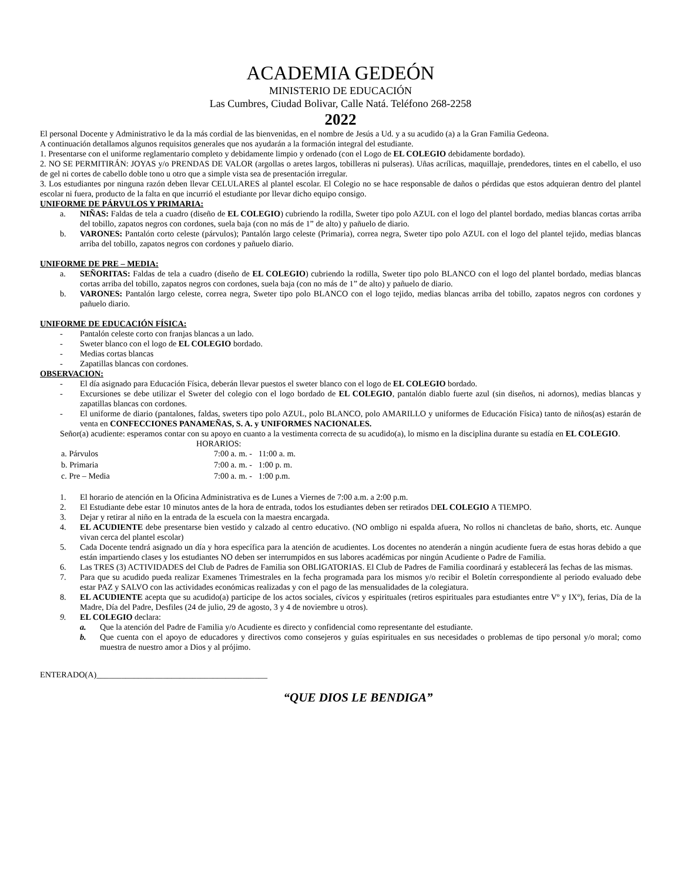ACADEMIA GEDEÓN
MINISTERIO DE EDUCACIÓN
Las Cumbres, Ciudad Bolivar, Calle Natá. Teléfono 268-2258
2022
El personal Docente y Administrativo le da la más cordial de las bienvenidas, en el nombre de Jesús a Ud. y a su acudido (a) a la Gran Familia Gedeona.
A continuación detallamos algunos requisitos generales que nos ayudarán a la formación integral del estudiante.
1. Presentarse con el uniforme reglamentario completo y debidamente limpio y ordenado (con el Logo de EL COLEGIO debidamente bordado).
2. NO SE PERMITIRÁN: JOYAS y/o PRENDAS DE VALOR (argollas o aretes largos, tobilleras ni pulseras). Uñas acrílicas, maquillaje, prendedores, tintes en el cabello, el uso de gel ni cortes de cabello doble tono u otro que a simple vista sea de presentación irregular.
3. Los estudiantes por ninguna razón deben llevar CELULARES al plantel escolar. El Colegio no se hace responsable de daños o pérdidas que estos adquieran dentro del plantel escolar ni fuera, producto de la falta en que incurrió el estudiante por llevar dicho equipo consigo.
UNIFORME DE PÁRVULOS Y PRIMARIA:
a. NIÑAS: Faldas de tela a cuadro (diseño de EL COLEGIO) cubriendo la rodilla, Sweter tipo polo AZUL con el logo del plantel bordado, medias blancas cortas arriba del tobillo, zapatos negros con cordones, suela baja (con no más de 1” de alto) y pañuelo de diario.
b. VARONES: Pantalón corto celeste (párvulos); Pantalón largo celeste (Primaria), correa negra, Sweter tipo polo AZUL con el logo del plantel tejido, medias blancas arriba del tobillo, zapatos negros con cordones y pañuelo diario.
UNIFORME DE PRE – MEDIA:
a. SEÑORITAS: Faldas de tela a cuadro (diseño de EL COLEGIO) cubriendo la rodilla, Sweter tipo polo BLANCO con el logo del plantel bordado, medias blancas cortas arriba del tobillo, zapatos negros con cordones, suela baja (con no más de 1” de alto) y pañuelo de diario.
b. VARONES: Pantalón largo celeste, correa negra, Sweter tipo polo BLANCO con el logo tejido, medias blancas arriba del tobillo, zapatos negros con cordones y pañuelo diario.
UNIFORME DE EDUCACIÓN FÍSICA:
- Pantalón celeste corto con franjas blancas a un lado.
- Sweter blanco con el logo de EL COLEGIO bordado.
- Medias cortas blancas
- Zapatillas blancas con cordones.
OBSERVACION:
- El día asignado para Educación Física, deberán llevar puestos el sweter blanco con el logo de EL COLEGIO bordado.
- Excursiones se debe utilizar el Sweter del colegio con el logo bordado de EL COLEGIO, pantalón diablo fuerte azul (sin diseños, ni adornos), medias blancas y zapatillas blancas con cordones.
- El uniforme de diario (pantalones, faldas, sweters tipo polo AZUL, polo BLANCO, polo AMARILLO y uniformes de Educación Física) tanto de niños(as) estarán de venta en CONFECCIONES PANAMEÑAS, S. A. y UNIFORMES NACIONALES.
Señor(a) acudiente: esperamos contar con su apoyo en cuanto a la vestimenta correcta de su acudido(a), lo mismo en la disciplina durante su estadía en EL COLEGIO.
HORARIOS:
| a. Párvulos | 7:00 a. m. - 11:00 a. m. |
| b. Primaria | 7:00 a. m. - 1:00 p. m. |
| c. Pre – Media | 7:00 a. m. - 1:00 p.m. |
1. El horario de atención en la Oficina Administrativa es de Lunes a Viernes de 7:00 a.m. a 2:00 p.m.
2. El Estudiante debe estar 10 minutos antes de la hora de entrada, todos los estudiantes deben ser retirados DEL COLEGIO A TIEMPO.
3. Dejar y retirar al niño en la entrada de la escuela con la maestra encargada.
4. EL ACUDIENTE debe presentarse bien vestido y calzado al centro educativo. (NO ombligo ni espalda afuera, No rollos ni chancletas de baño, shorts, etc. Aunque vivan cerca del plantel escolar)
5. Cada Docente tendrá asignado un día y hora específica para la atención de acudientes. Los docentes no atenderán a ningún acudiente fuera de estas horas debido a que están impartiendo clases y los estudiantes NO deben ser interrumpidos en sus labores académicas por ningún Acudiente o Padre de Familia.
6. Las TRES (3) ACTIVIDADES del Club de Padres de Familia son OBLIGATORIAS. El Club de Padres de Familia coordinará y establecerá las fechas de las mismas.
7. Para que su acudido pueda realizar Examenes Trimestrales en la fecha programada para los mismos y/o recibir el Boletín correspondiente al periodo evaluado debe estar PAZ y SALVO con las actividades económicas realizadas y con el pago de las mensualidades de la colegiatura.
8. EL ACUDIENTE acepta que su acudido(a) participe de los actos sociales, cívicos y espirituales (retiros espirituales para estudiantes entre Vº y IXº), ferias, Día de la Madre, Día del Padre, Desfiles (24 de julio, 29 de agosto, 3 y 4 de noviembre u otros).
9. EL COLEGIO declara:
a. Que la atención del Padre de Familia y/o Acudiente es directo y confidencial como representante del estudiante.
b. Que cuenta con el apoyo de educadores y directivos como consejeros y guías espirituales en sus necesidades o problemas de tipo personal y/o moral; como muestra de nuestro amor a Dios y al prójimo.
ENTERADO(A)_________________________________________
“QUE DIOS LE BENDIGA”